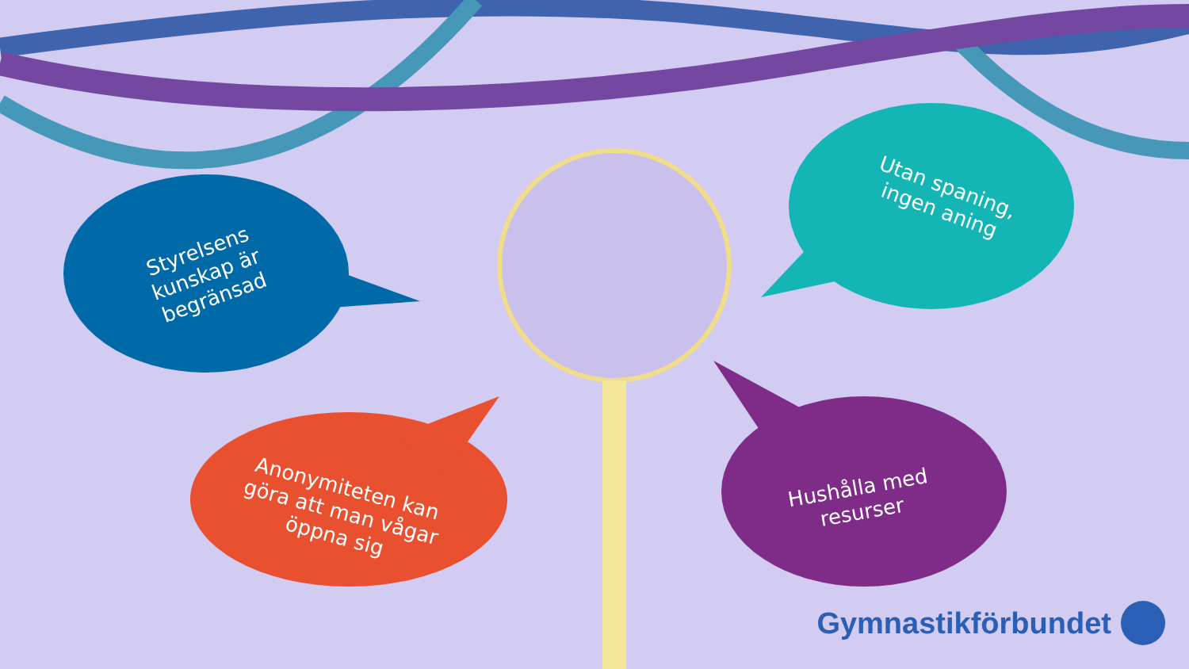Styrelsens kunskap är begränsad
Utan spaning, ingen aning
Anonymiteten kan göra att man vågar öppna sig
Hushålla med resurser
Gymnastikförbundet